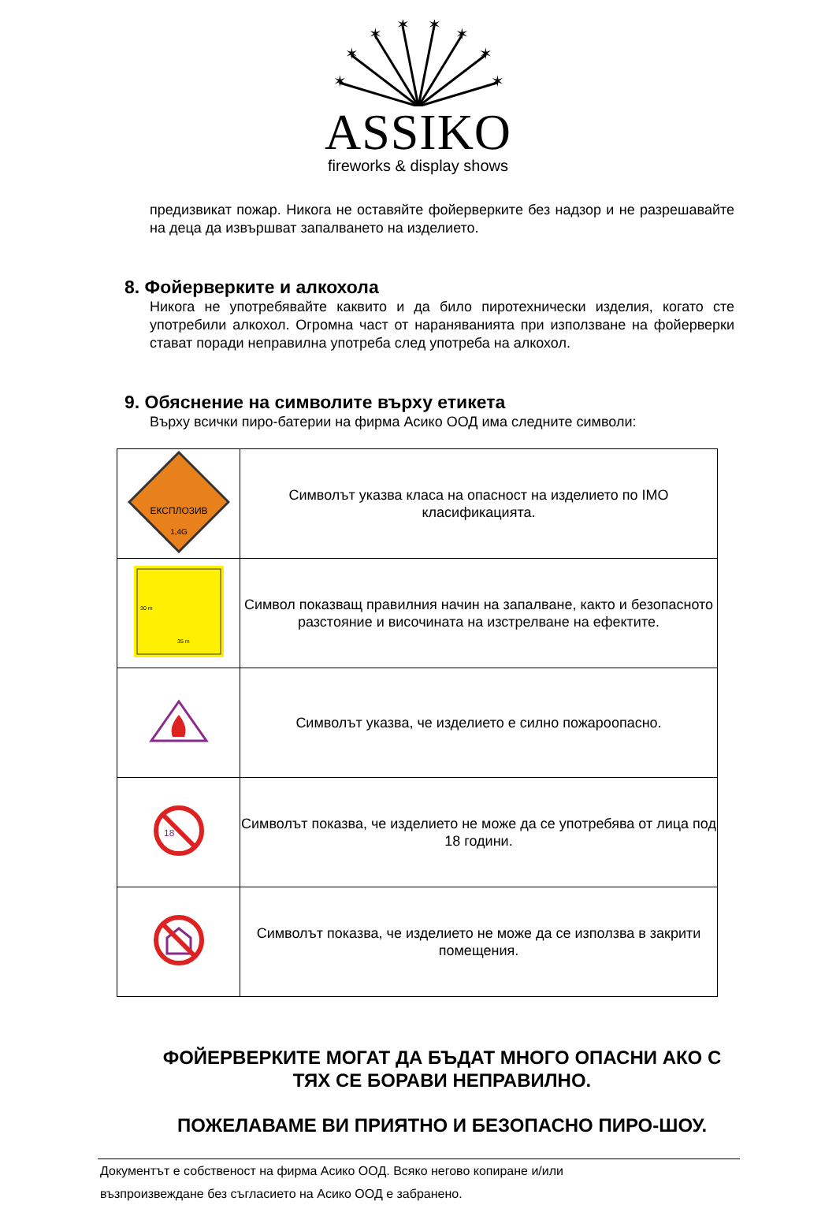✶
✶
✶
✶
✶
✶
✶
✶
ASSIKO
fireworks & display shows
предизвикат пожар. Никога не оставяйте фойерверките без надзор и не разрешавайте на деца да извършват запалването на изделието.
8. Фойерверките и алкохола
Никога не употребявайте каквито и да било пиротехнически изделия, когато сте употребили алкохол. Огромна част от нараняванията при използване на фойерверки стават поради неправилна употреба след употреба на алкохол.
9. Обяснение на символите върху етикета
Върху всички пиро-батерии на фирма Асико ООД има следните символи:
| ЕКСПЛОЗИВ 1,4G | Символът указва класа на опасност на изделието по IMO класификацията. |
| 30 m 35 m | Символ показващ правилния начин на запалване, както и безопасното разстояние и височината на изстрелване на ефектите. |
| | Символът указва, че изделието е силно пожароопасно. |
| 18 | Символът показва, че изделието не може да се употребява от лица под 18 години. |
| | Символът показва, че изделието не може да се използва в закрити помещения. |
ФОЙЕРВЕРКИТЕ МОГАТ ДА БЪДАТ МНОГО ОПАСНИ АКО С ТЯХ СЕ БОРАВИ НЕПРАВИЛНО.
ПОЖЕЛАВАМЕ ВИ ПРИЯТНО И БЕЗОПАСНО ПИРО-ШОУ.
Документът е собственост на фирма Асико ООД. Всяко негово копиране и/или
възпроизвеждане без съгласието на Асико ООД е забранено.